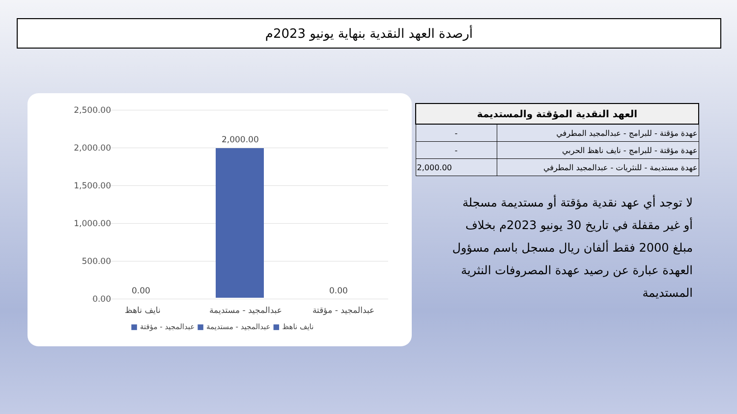أرصدة العهد النقدية بنهاية يونيو 2023م
2,500.00
2,000.00
1,500.00
1,000.00
500.00
0.00
2,000.00
0.00 0.00
نايف ناهظ عبدالمجيد - مستديمة عبدالمجيد - مؤقتة
■ نايف ناهظ ■ عبدالمجيد - مستديمة ■ عبدالمجيد - مؤقتة
| العهد النقدية المؤقتة والمستديمة | |
| --- | --- |
| عهدة مؤقتة - للبرامج - عبدالمجيد المطرفي | - |
| عهدة مؤقتة - للبرامج - نايف ناهظ الحربي | - |
| عهدة مستديمة - للنثريات - عبدالمجيد المطرفي | 2,000.00 |
لا توجد أي عهد نقدية مؤقتة أو مستديمة مسجلة أو غير مقفلة في تاريخ 30 يونيو 2023م بخلاف مبلغ 2000 فقط ألفان ريال مسجل باسم مسؤول العهدة عبارة عن رصيد عهدة المصروفات النثرية المستديمة